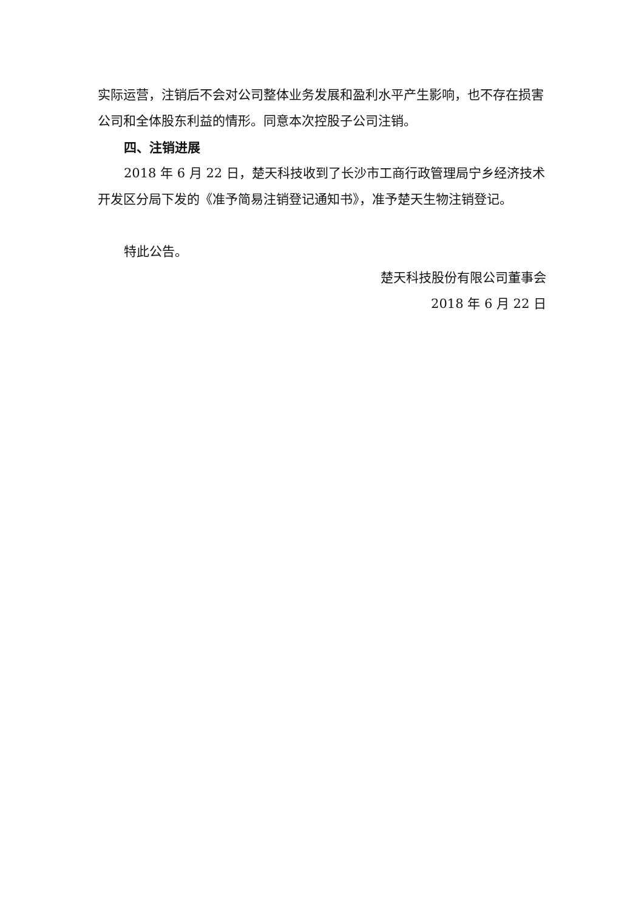实际运营，注销后不会对公司整体业务发展和盈利水平产生影响，也不存在损害公司和全体股东利益的情形。同意本次控股子公司注销。
四、注销进展
2018 年 6 月 22 日，楚天科技收到了长沙市工商行政管理局宁乡经济技术开发区分局下发的《准予简易注销登记通知书》，准予楚天生物注销登记。
特此公告。
楚天科技股份有限公司董事会
2018 年 6 月 22 日